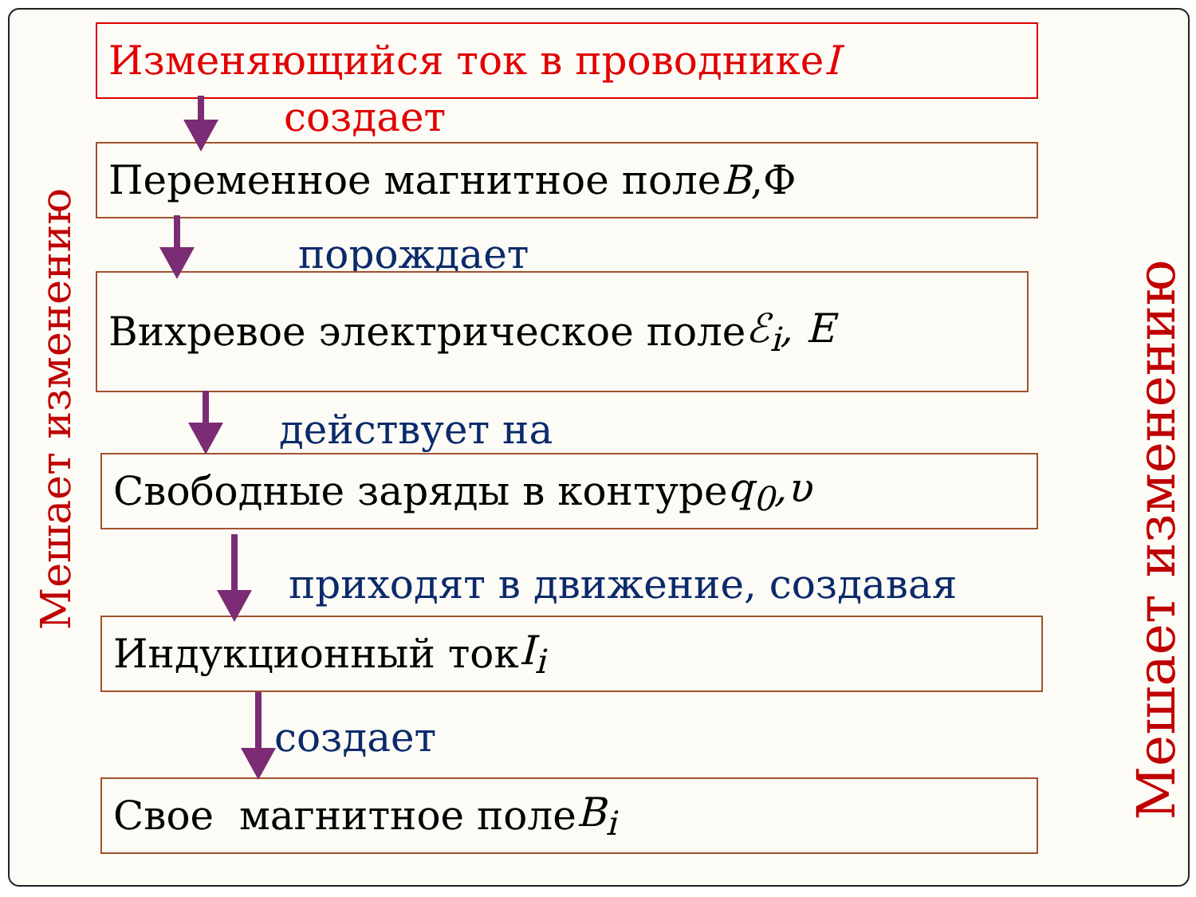Изменяющийся ток в проводнике I
создает
Переменное магнитное поле B,Ф
порождает
Вихревое электрическое поле ℰ<sub>i</sub>, E
действует на
Свободные заряды в контуре q<sub>0</sub>,υ
приходят в движение, создавая
Индукционный ток I<sub>i</sub>
создает
Свое магнитное поле B<sub>i</sub>
Мешает изменению
Мешает изменению